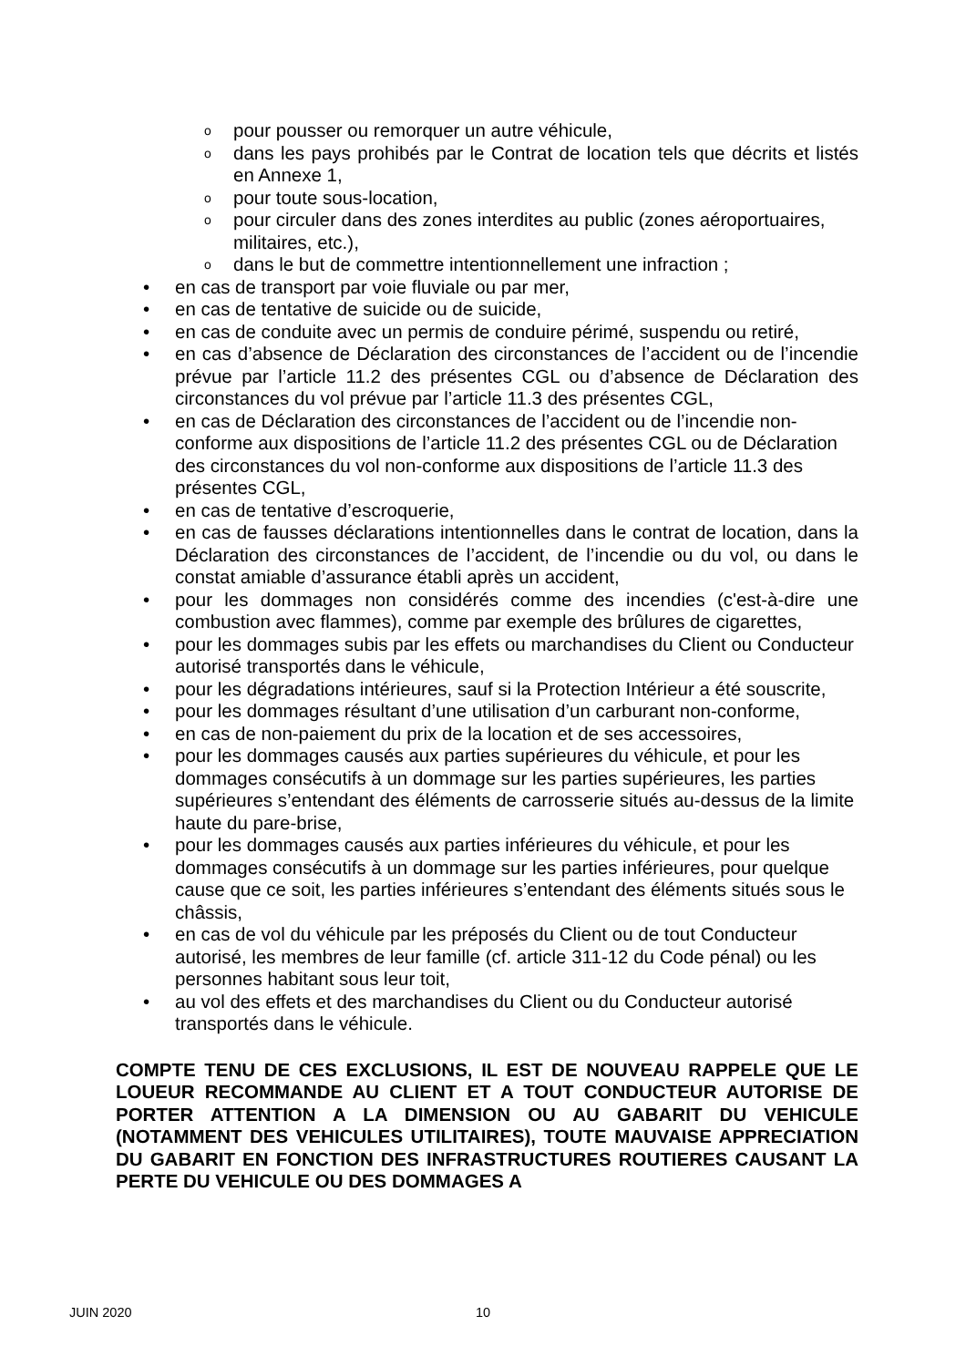opour pousser ou remorquer un autre véhicule,
odans les pays prohibés par le Contrat de location tels que décrits et listés en Annexe 1,
opour toute sous-location,
opour circuler dans des zones interdites au public (zones aéroportuaires, militaires, etc.),
odans le but de commettre intentionnellement une infraction ;
• en cas de transport par voie fluviale ou par mer,
• en cas de tentative de suicide ou de suicide,
• en cas de conduite avec un permis de conduire périmé, suspendu ou retiré,
• en cas d’absence de Déclaration des circonstances de l’accident ou de l’incendie prévue par l’article 11.2 des présentes CGL ou d’absence de Déclaration des circonstances du vol prévue par l’article 11.3 des présentes CGL,
• en cas de Déclaration des circonstances de l’accident ou de l’incendie non-conforme aux dispositions de l’article 11.2 des présentes CGL ou de Déclaration des circonstances du vol non-conforme aux dispositions de l’article 11.3 des présentes CGL,
• en cas de tentative d’escroquerie,
• en cas de fausses déclarations intentionnelles dans le contrat de location, dans la Déclaration des circonstances de l’accident, de l’incendie ou du vol, ou dans le constat amiable d’assurance établi après un accident,
• pour les dommages non considérés comme des incendies (c'est-à-dire une combustion avec flammes), comme par exemple des brûlures de cigarettes,
• pour les dommages subis par les effets ou marchandises du Client ou Conducteur autorisé transportés dans le véhicule,
• pour les dégradations intérieures, sauf si la Protection Intérieur a été souscrite,
• pour les dommages résultant d’une utilisation d’un carburant non-conforme,
• en cas de non-paiement du prix de la location et de ses accessoires,
• pour les dommages causés aux parties supérieures du véhicule, et pour les dommages consécutifs à un dommage sur les parties supérieures, les parties supérieures s’entendant des éléments de carrosserie situés au-dessus de la limite haute du pare-brise,
• pour les dommages causés aux parties inférieures du véhicule, et pour les dommages consécutifs à un dommage sur les parties inférieures, pour quelque cause que ce soit, les parties inférieures s’entendant des éléments situés sous le châssis,
• en cas de vol du véhicule par les préposés du Client ou de tout Conducteur autorisé, les membres de leur famille (cf. article 311-12 du Code pénal) ou les personnes habitant sous leur toit,
• au vol des effets et des marchandises du Client ou du Conducteur autorisé transportés dans le véhicule.
COMPTE TENU DE CES EXCLUSIONS, IL EST DE NOUVEAU RAPPELE QUE LE LOUEUR RECOMMANDE AU CLIENT ET A TOUT CONDUCTEUR AUTORISE DE PORTER ATTENTION A LA DIMENSION OU AU GABARIT DU VEHICULE (NOTAMMENT DES VEHICULES UTILITAIRES), TOUTE MAUVAISE APPRECIATION DU GABARIT EN FONCTION DES INFRASTRUCTURES ROUTIERES CAUSANT LA PERTE DU VEHICULE OU DES DOMMAGES A
JUIN 2020 10